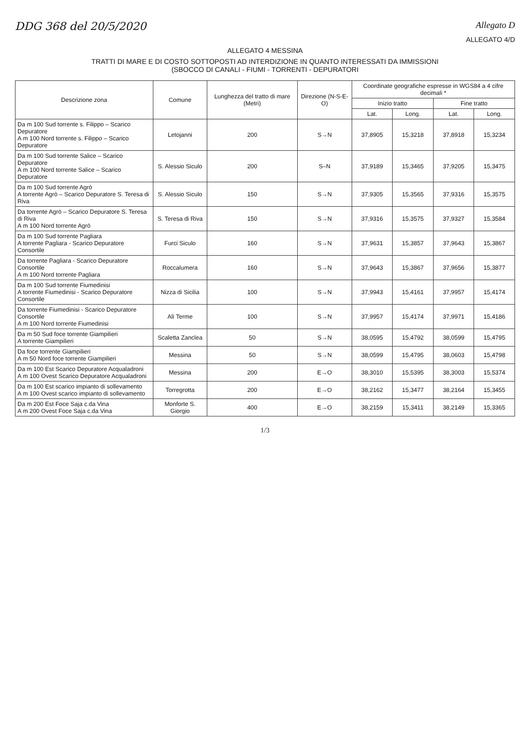DDG 368 del 20/5/2020
Allegato D
ALLEGATO 4/D
ALLEGATO 4 MESSINA
TRATTI DI MARE E DI COSTO SOTTOPOSTI AD INTERDIZIONE IN QUANTO INTERESSATI DA IMMISSIONI
(SBOCCO DI CANALI - FIUMI - TORRENTI - DEPURATORI
| Descrizione zona | Comune | Lunghezza del tratto di mare (Metri) | Direzione (N-S-E-O) | Coordinate geografiche espresse in WGS84 a 4 cifre decimali * | | | |
| --- | --- | --- | --- | --- | --- | --- | --- |
| | | | | Inizio tratto | | Fine tratto | |
| | | | | Lat. | Long. | Lat. | Long. |
| Da m 100 Sud torrente s. Filippo – Scarico Depuratore A m 100 Nord torrente s. Filippo – Scarico Depuratore | Letojanni | 200 | S→N | 37,8905 | 15,3218 | 37,8918 | 15,3234 |
| Da m 100 Sud torrente Salice – Scarico Depuratore A m 100 Nord torrente Salice – Scarico Depuratore | S. Alessio Siculo | 200 | S–N | 37,9189 | 15,3465 | 37,9205 | 15,3475 |
| Da m 100 Sud torrente Agrò A torrente Agrò – Scarico Depuratore S. Teresa di Riva | S. Alessio Siculo | 150 | S→N | 37,9305 | 15,3565 | 37,9316 | 15,3575 |
| Da torrente Agrò – Scarico Depuratore S. Teresa di Riva A m 100 Nord torrente Agrò | S. Teresa di Riva | 150 | S→N | 37,9316 | 15,3575 | 37,9327 | 15,3584 |
| Da m 100 Sud torrente Pagliara A torrente Pagliara - Scarico Depuratore Consortile | Furci Siculo | 160 | S→N | 37,9631 | 15,3857 | 37,9643 | 15,3867 |
| Da torrente Pagliara - Scarico Depuratore Consortile A m 100 Nord torrente Pagliara | Roccalumera | 160 | S→N | 37,9643 | 15,3867 | 37,9656 | 15,3877 |
| Da m 100 Sud torrente Fiumedinisi A torrente Fiumedinisi - Scarico Depuratore Consortile | Nizza di Sicilia | 100 | S→N | 37,9943 | 15,4161 | 37,9957 | 15,4174 |
| Da torrente Fiumedinisi - Scarico Depuratore Consortile A m 100 Nord torrente Fiumedinisi | Alì Terme | 100 | S→N | 37,9957 | 15,4174 | 37,9971 | 15,4186 |
| Da m 50 Sud foce torrente Giampilieri A torrente Giampilieri | Scaletta Zanclea | 50 | S→N | 38,0595 | 15,4792 | 38,0599 | 15,4795 |
| Da foce torrente Giampilieri A m 50 Nord foce torrente Giampilieri | Messina | 50 | S→N | 38,0599 | 15,4795 | 38,0603 | 15,4798 |
| Da m 100 Est Scarico Depuratore Acqualadroni A m 100 Ovest Scarico Depuratore Acqualadroni | Messina | 200 | E→O | 38,3010 | 15,5395 | 38,3003 | 15,5374 |
| Da m 100 Est scarico impianto di sollevamento A m 100 Ovest scarico impianto di sollevamento | Torregrotta | 200 | E→O | 38,2162 | 15,3477 | 38,2164 | 15,3455 |
| Da m 200 Est Foce Saja c.da Vina A m 200 Ovest Foce Saja c.da Vina | Monforte S. Giorgio | 400 | E→O | 38,2159 | 15,3411 | 38,2149 | 15,3365 |
1/3